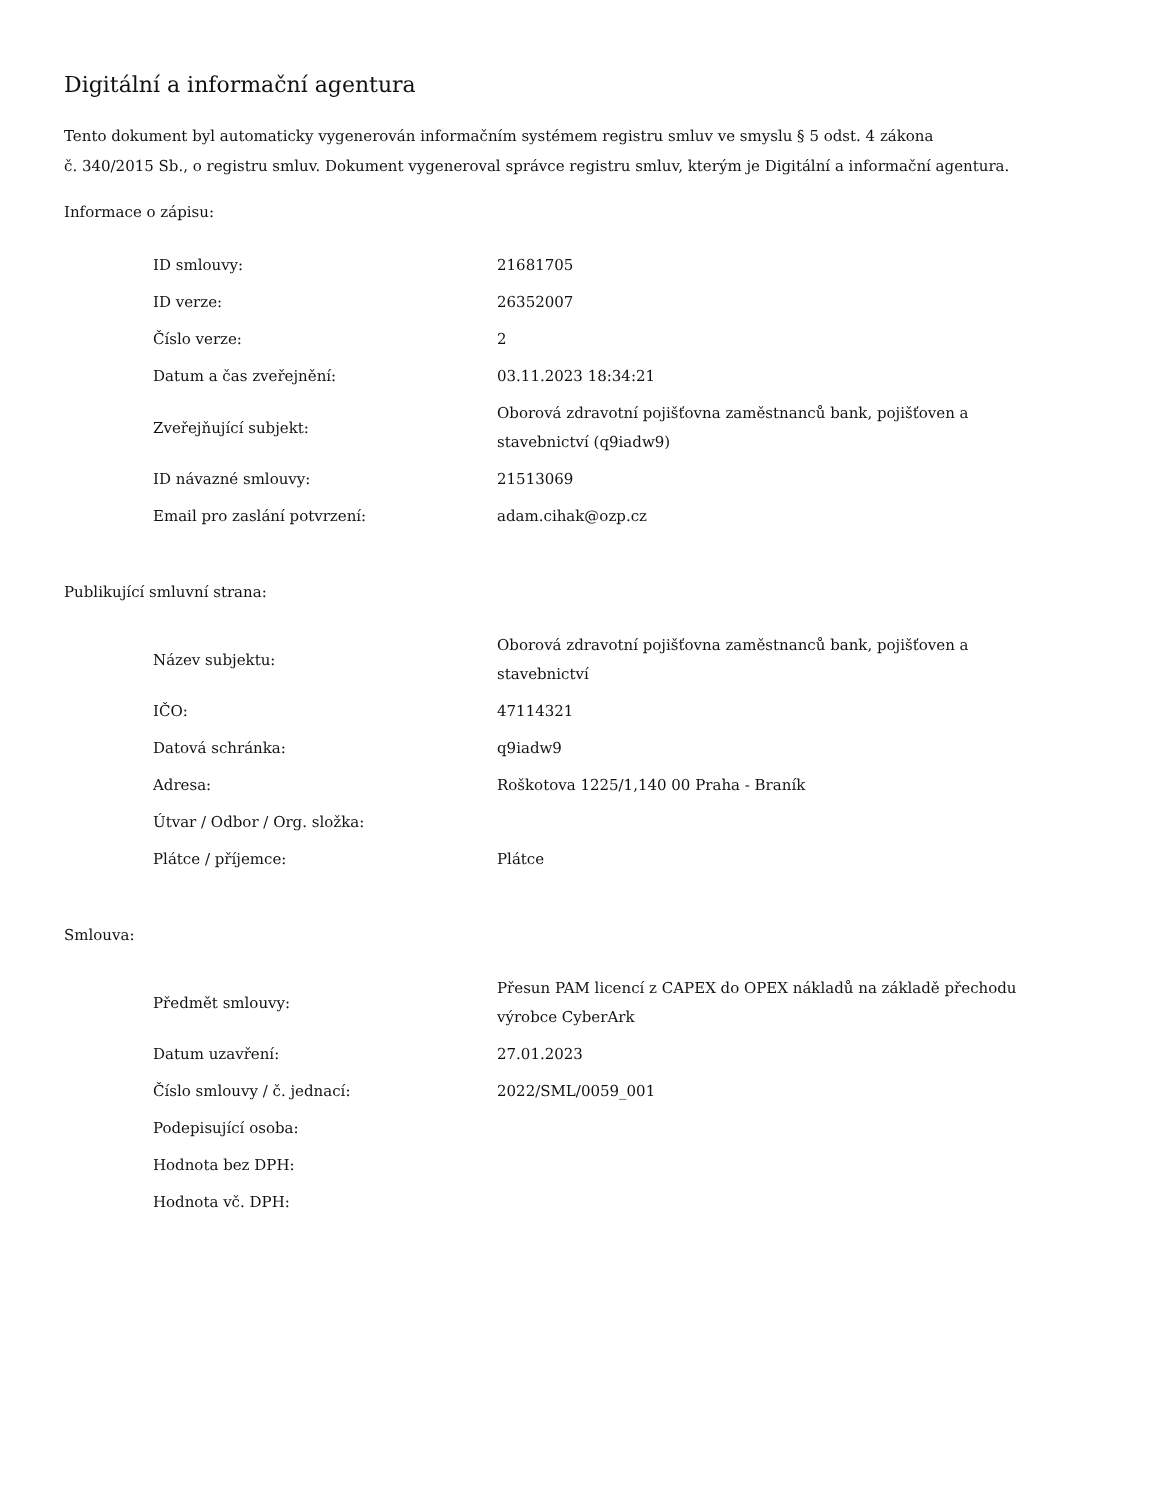Digitální a informační agentura
Tento dokument byl automaticky vygenerován informačním systémem registru smluv ve smyslu § 5 odst. 4 zákona
č. 340/2015 Sb., o registru smluv. Dokument vygeneroval správce registru smluv, kterým je Digitální a informační agentura.
Informace o zápisu:
| ID smlouvy: | 21681705 |
| ID verze: | 26352007 |
| Číslo verze: | 2 |
| Datum a čas zveřejnění: | 03.11.2023 18:34:21 |
| Zveřejňující subjekt: | Oborová zdravotní pojišťovna zaměstnanců bank, pojišťoven a stavebnictví (q9iadw9) |
| ID návazné smlouvy: | 21513069 |
| Email pro zaslání potvrzení: | adam.cihak@ozp.cz |
Publikující smluvní strana:
| Název subjektu: | Oborová zdravotní pojišťovna zaměstnanců bank, pojišťoven a stavebnictví |
| IČO: | 47114321 |
| Datová schránka: | q9iadw9 |
| Adresa: | Roškotova 1225/1,140 00 Praha - Braník |
| Útvar / Odbor / Org. složka: | |
| Plátce / příjemce: | Plátce |
Smlouva:
| Předmět smlouvy: | Přesun PAM licencí z CAPEX do OPEX nákladů na základě přechodu výrobce CyberArk |
| Datum uzavření: | 27.01.2023 |
| Číslo smlouvy / č. jednací: | 2022/SML/0059_001 |
| Podepisující osoba: | |
| Hodnota bez DPH: | |
| Hodnota vč. DPH: | |